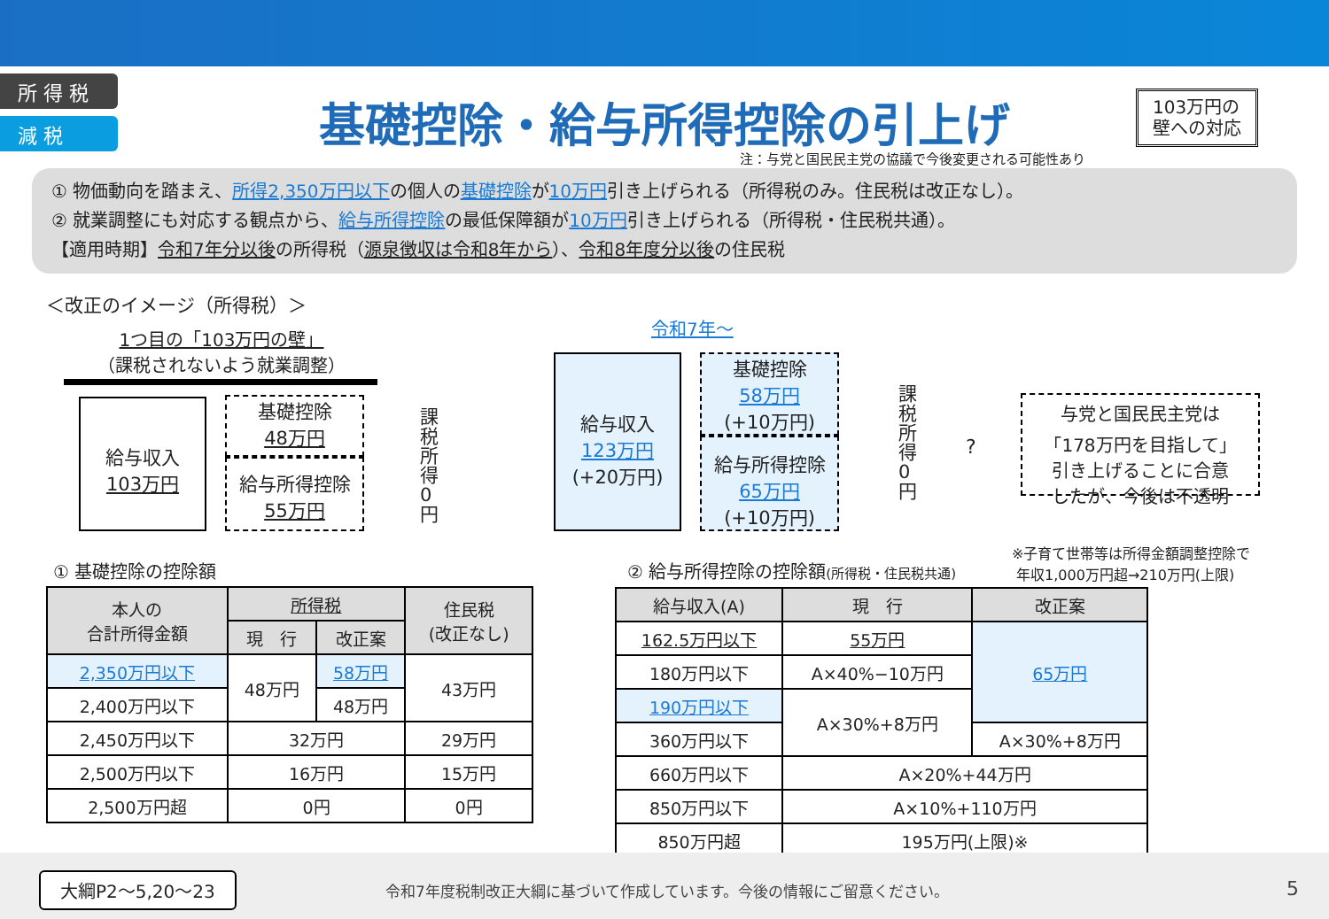所 得 税
減 税
基礎控除・給与所得控除の引上げ
103万円の
壁への対応
注：与党と国民民主党の協議で今後変更される可能性あり
① 物価動向を踏まえ、所得2,350万円以下の個人の基礎控除が10万円引き上げられる（所得税のみ。住民税は改正なし）。
② 就業調整にも対応する観点から、給与所得控除の最低保障額が10万円引き上げられる（所得税・住民税共通）。
【適用時期】令和7年分以後の所得税（源泉徴収は令和8年から）、令和8年度分以後の住民税
＜改正のイメージ（所得税）＞
1つ目の「103万円の壁」
（課税されないよう就業調整）
給与収入
103万円
基礎控除
48万円
給与所得控除
55万円
課税所得0円
令和7年～
給与収入
123万円
(+20万円)
基礎控除
58万円
(+10万円)
給与所得控除
65万円
(+10万円)
課税所得0円
?
与党と国民民主党は
「178万円を目指して」
引き上げることに合意
したが、今後は不透明
① 基礎控除の控除額
| 本人の 合計所得金額 | 所得税 | | 住民税 (改正なし) |
| --- | --- | --- | --- |
| | 現 行 | 改正案 | |
| 2,350万円以下 | 48万円 | 58万円 | 43万円 |
| 2,400万円以下 | | 48万円 | |
| 2,450万円以下 | 32万円 | | 29万円 |
| 2,500万円以下 | 16万円 | | 15万円 |
| 2,500万円超 | 0円 | | 0円 |
② 給与所得控除の控除額(所得税・住民税共通)
※子育て世帯等は所得金額調整控除で
年収1,000万円超→210万円(上限)
| 給与収入(A) | 現 行 | 改正案 |
| --- | --- | --- |
| 162.5万円以下 | 55万円 | 65万円 |
| 180万円以下 | A×40%−10万円 | |
| 190万円以下 | A×30%+8万円 | |
| 360万円以下 | | A×30%+8万円 |
| 660万円以下 | A×20%+44万円 | |
| 850万円以下 | A×10%+110万円 | |
| 850万円超 | 195万円(上限)※ | |
大綱P2～5,20～23
令和7年度税制改正大綱に基づいて作成しています。今後の情報にご留意ください。
5